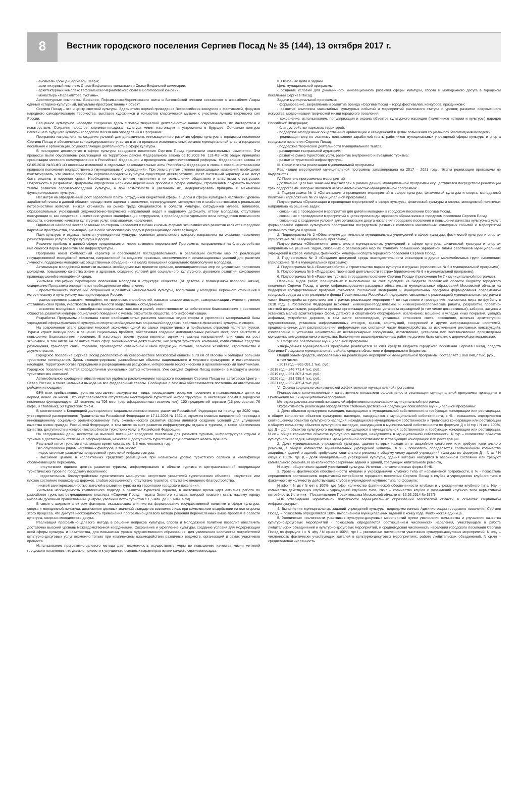8
Вестник городского поселения Сергиев Посад № 35 (144), 13 октября 2017 г.
- ансамбль Троице-Сергиевой Лавры;
- архитектурный комплекс Спасо-Вифанского монастыря и Спасо-Вифанской семинарии;
- архитектурный комплекс Гефсиманско-Черниговского скита и Боголюбской киновии;
- монастырь «Параклитова пустынь».
Архитектурные комплексы Вифании, Гефсиманско-Черниговского скита и Боголюбской киновии составляют с ансамблем Лавры единый историко-культурный, визуально-пространственный объект.
Сергиев Посад – это и центр светской культуры. Здесь стало нормой проведение Всероссийских конкурсов и фестивалей, форумов народного самодеятельного творчества, выставок художников и концертов классической музыки с участием лучших творческих сил России.
Бесценное культурное наследие соединено здесь с живой творческой деятельностью наших современников, их мастерством и новаторством. Сохраняя прошлое, сергиево-посадская культура живет настоящим и устремлена в будущее. Основные контуры ближайшего будущего культуры городского поселения определены в Программе.
Программа направлена на создание условий для динамичного, инновационного развития сферы культуры в городском поселении Сергиев Посад и обеспечение консолидированного участия в этом процессе исполнительных органов муниципальной власти городского поселения и организаций, осуществляющих деятельность в сфере культуры.
В последнее десятилетие в сфере культуры городского поселения Сергиев Посад произошли значительные изменения. Эти процессы были обусловлены реализацией на территории района Федерального закона 06.10.2003 № 131-ФЗ «Об общих принципах организации местного самоуправления в Российской Федерации» и проведением административной реформы, Федерального закона от 08.05.2010 №83-ФЗ «О внесении изменений в отдельные законодательные акты Российской Федерации в связи с совершенствованием правового положения государственных (муниципальных) учреждений». При этом с учетом степени происшедших изменений необходимо констатировать, что многие проблемы сергиево-посадской культуры существуют десятилетиями, носят системный характер и не могут быть решены в короткие сроки. Необходимы качественные изменения в их осмыслении обществом и властными структурами. Потребность в разработке Программы определена наличием нерешенных проблем в сфере культуры, стремлением сохранить высокие темпы развития сергиево-посадской культуры, а при возможности и увеличить их, модернизировать принципы и механизмы функционирования культуры.
Несмотря на определенный рост заработной платы сотрудников бюджетной сферы в целом и сферы культуры в частности, уровень заработной платы в данной области гораздо ниже зарплат в экономике, юриспруденции, менеджменте и слабо соотносится с реальными потребностями жителей. Низкая стоимость на рынке труда специалистов в области культуры, сотрудников музеев, библиотек, образовательных учреждений художественно-творческих направлений ведет к кадровому дефициту, оттоку молодежи, отсутствию конкуренции и, как следствие, к снижению уровня квалификации сотрудников, к преобладанию удельного веса сотрудников пенсионного возраста, к снижению качества культурных услуг, оказываемых населению.
Одними из наиболее востребованных со стороны населения и гибких к новым формам экономического развития являются городские парковые пространства, совмещающие в себе экологическую среду и рекреационную составляющую.
Парк культуры и отдыха является учреждением культуры, основная деятельность которого направлена на оказание населению разносторонних услуг в сфере культуры и досуга.
Решение проблем в данной сфере предполагается через комплекс мероприятий Программы, направленных на благоустройство имеющегося парка и развитие его инфраструктуры.
Программа носит комплексный характер и обеспечивает последовательность в реализации системы мер по реализации государственной молодёжной политики, направленной на создание правовых, экономических и организационных условий для развития личности, поддержки молодёжных общественных объединений в целях повышения социального благополучия молодёжи.
Активизация молодёжной политики вызвана необходимостью принятия срочных, целенаправленных мер по улучшению положения молодёжи, повышению качества жизни и здоровья, созданию условий для социального, культурного, духовного развития, сокращению правонарушений в молодёжной среде.
Учитывая специфику переходного положения молодёжи в структуре общества (от детства к полноценной взрослой жизни), содержание Программы определяется необходимостью обеспечения:
- преемственности поколений, сохранения и развития национальной культуры, воспитания у молодёжи бережного отношения к историческому и культурному наследию народов России;
- разностороннего развития молодёжи, ее творческих способностей, навыков самоорганизации, самореализации личности, умения отстаивать свои права, участвовать в деятельности общественных объединений;
- освоения молодёжью разнообразных социальных навыков и ролей, ответственности за собственное благосостояние и состояние общества, развития культуры социального поведения с учетом открытости общества, его информатизации.
Разработка Программы обоснована также необходимостью развития массовых видов спорта и укрепления материальной базы учреждений сферы физической культуры и спорта; необходимостью социальной поддержки работников физической культуры и спорта.
На современном этапе развития мировой экономики одной из самых перспективных и прибыльных отраслей является туризм. Туризм играет важную роль в решении социальных проблем, обеспечивая создание дополнительных рабочих мест, рост занятости и повышение благосостояния населения. В настоящее время туризм является одним из важных направлений, влияющих на рост экономики, в том числе на развитие таких сфер экономической деятельности, как услуги туристских компаний, коллективные средства размещения, транспорт, связь, торговля, производство сувенирной и иной продукции, питание, сельское хозяйство, строительство и другие отрасли.
Городское поселение Сергиев Посад расположено на северо-востоке Московской области в 70 км от Москвы и обладает большим туристским потенциалом. Здесь сконцентрированы разнообразные объекты национального и мирового культурного и исторического наследия. Территория богата природными и рекреационными ресурсами, интересными геологическими и археологическими памятниками. Городское поселение является сосредоточием уникальных святых источников. Уже сегодня Сергиев Посад включен в маршруты многих туристических компаний.
Автомобильное сообщение обеспечивается удобным расположением городского поселения Сергиев Посад на автотрассе Центр – Север России, а также наличием выхода на все федеральные трассы. Сообщение с Москвой обеспечивается постоянными автобусными рейсами и поездами.
98% всех прибывающих туристов составляют экскурсанты - лица, посещающие городское поселение в познавательных целях на период менее 24 часов. Это обуславливается отсутствием необходимой туристской инфраструктуры. В настоящее время в городском поселении функционируют 12 гостиниц на 706 мест (сертифицированных гостиниц нет), 100 предприятий торговли (15 ресторанов, 76 кафе, 9 столовых), 50 туристских фирм.
В соответствии с Концепцией долгосрочного социально-экономического развития Российской Федерации на период до 2020 года, утвержденной распоряжением Правительства Российской Федерации от 17.11.2008 № 1662-р, одним из главных направлений перехода к инновационному социально ориентированному типу экономического развития страны является создание условий для улучшения качества жизни граждан Российской Федерации, в том числе за счет развития инфраструктуры отдыха и туризма, а также обеспечения качества, доступности и конкурентоспособности туристских услуг в Российской Федерации.
На сегодняшний день, несмотря на высокий потенциал городского поселения для развития туризма, инфраструктура отдыха и туризма в достаточной степени не сформирована, качество и доступность туристских услуг оставляют желать лучшего.
Реальный поток туристов в настоящее время составляет 1,5 млн. человек в год.
Это обусловлено рядом негативных факторов, в том числе:
- недостаточным развитием придорожной туристской инфраструктуры;
- высокими ценами в коллективных средствах размещения при невысоком уровне туристского сервиса и квалификаци обслуживающего персонала,
- отсутствием единого центра развития туризма, информирования в области туризма и централизованной координации туристических туров по городскому поселению;
- недостаточным благоустройством туристических маршрутов: отсутствие указателей туристических объектов, отсутствие или плохое состояние пешеходных дорожек, слабая освещенность, отсутствие туалетов, отсутствие внешнего благоустройства.
- низкой заинтересованностью жителей в развитии туризма на территории городского поселения.
Учитывая необходимость комплексного подхода в развитии туристкой отрасли, в настоящее время идет активная работа по разработке туристско-рекреационного кластера «Сергиев Посад – врата Золотого кольца», который позволит стать нашему городу мировым духовным православным центром, увеличив поток туристов с 1,5 млн. до 2,5 млн. в год.
В связи с широким спектром факторов, оказывающих влияние на формирование государственной политики в сфере культуры, спорта и молодежной политики, достижение целевых значений стандартов возможно лишь при комплексном воздействии на все стороны этого процесса, что диктует необходимость применения программно-целевого метода решения перечисленных выше проблем в области культуры, спорта и молодежного досуга.
Реализация программно-целевого метода в решении вопросов культуры, спорта и молодежной политики позволит обеспечить достаточно высокий уровень межведомственной координации. Сохранение и укрепление культуры, создание условий для модернизации всей сферы культуры и новаторства, для повышения уровня художественного образования, для увеличения количества потребителей культурно-досуговых услуг возможно только при комплексном взаимодействии различных ведомств, организаций и самих участников процесса.
Использование программно-целевого метода дает возможность осуществлять меры по повышению качества жизни жителей городского поселения, что должно привести к улучшению основных параметров жизни каждого сергиевопосадца.
II. Основные цели и задачи
Цель муниципальной программы:
- создание условий для динамичного, инновационного развития сферы культуры, спорта и молодежного досуга в городском поселении Сергиев Посад.
Задачи муниципальной программы:
- формирование, закрепление и развитие бренда «Сергиев Посад – город фестивалей, конкурсов, праздников»;
- развитие комплекса масштабных культурных событий и мероприятий различного статуса и уровня; развитие современного искусства, модернизация творческой жизни городского поселения;
- сохранение, использование, популяризация и охрана объектов культурного наследия (памятников истории и культуры) народов Российской Федерации;
- благоустройство парковых территорий;
- поддержки молодёжных общественных организаций и объединений в целях повышения социального благополучия молодёжи;
- реализация мер по этапному повышению заработной платы работников муниципальных учреждений сферы культуры и спорта городского поселения Сергиев Посад;
- поддержка творческой деятельности муниципального театра;
- расширение театральной аудитории;
- развитие рынка туристских услуг, развитие внутреннего и въездного туризма;
- развитие туристской инфраструктуры.
III. Сроки и этапы реализации муниципальной программы
Реализация мероприятий муниципальной программы запланирована на 2017 – 2021 годы. Этапы реализации программы не выделяются.
IV. Перечень программных мероприятий
Достижение целевых значений показателей в рамках данной муниципальной программы осуществляется посредством реализации трех подпрограмм, которые являются неотъемлемой частью муниципальной программы:
1. Подпрограмма № 1 «Организация и проведение мероприятий в сфере культуры, физической культуры и спорта, молодежной политики» (приложение № 2 к муниципальной программе).
Подпрограмма «Организация и проведение мероприятий в сфере культуры, физической культуры и спорта, молодежной политики» направлена на решение задач:
- связанных с проведением мероприятий для детей и молодежи в городском поселении Сергиев Посад.
- связанных с проведением мероприятий в целях пропаганды здорового образа жизни в городском поселении Сергиев Посад.
- связанных с созданием условий для организации досуга населения городского поселения и повышения качества культурных услуг; формирование единого культурного пространства посредством развития комплекса масштабных культурных событий и мероприятий различного статуса и уровня.
2. Подпрограмма № 2 «Обеспечение деятельности муниципальных учреждений в сфере культуры, физической культуры и спорта» (приложение № 3 к муниципальной программе).
Подпрограмма «Обеспечение деятельности муниципальных учреждений в сфере культуры, физической культуры и спорта» направлена на решение задач, связанных с реализацией мер по этапному повышению заработной платы работников муниципальных учреждений в сфере культуры, физической культуры и спорта городского поселения Сергиев Посад.
3. Подпрограмма № 3 «Создание доступной среды жизнедеятельности инвалидов и других маломобильных групп населения» (приложение № 4 к муниципальной программе).
4. Подпрограмма № 4 «Благоустройство и строительство парков культуры и отдыха» (приложение № 5 к муниципальной программе).
5. Подпрограмма № 5 «Поддержка творческой деятельности театра» (приложение № 6 к муниципальной программе).
6. Подпрограмма № 6 «Развитие туризма в городском поселении Сергиев Посад» (приложение № 7 к муниципальной программе).
Перечень видов работ, планируемых к выполнению за счет субсидии из бюджета Московской области бюджету городского поселения Сергиев Посад, в целях софинансирования расходных обязательств муниципальных образований Московской области на поддержку государственных программ субъектов Российской Федерации и муниципальных программ формирования современной городской среды за счет резервного фонда Правительства Российской Федерации, связанных с реализацией муниципальных программ в части благоустройства туристских зон в рамках реализации мероприятий по подготовке и проведению чемпионата мира по футболу в 2018 году в Российской Федерации включает: инженерно-геодезические и инженерно-геологические работы, разработка проектно-сметной документации, разработка проекта организации движения, установка ограждений (в том числе декоративных), заборов, закупка и установка малых архитектурных форм, детского и спортивного оборудования, озеленение; мощение и укладка иных покрытий, укладка асфальта, устройство дорожек, в том числе велосипедных, установка источников света, освещение, включая архитектурно-художественное, установка информационных стендов, знаков, конструкций, сооружений и других информационных носителей, предназначенных для распространения информации как составной части благоустройства, за исключением рекламных конструкций), изготовление и установка некапитальных нестационарных сооружений, изготовление, установка или восстановление произведений монументально-декоративного искусства. Выполнение вышеперечисленных работ не должно быть связано с дорожной деятельностью.
V. Ресурсное обеспечение муниципальной программы
Утвержденная муниципальная программа реализуется за счет средств бюджета городского поселения Сергиев Посад, средств Сергиево-Посадского муниципального района, средств областного и федерального бюджетов.
Общий объем средств, направляемых на реализацию мероприятий муниципальной программы, составляет 1 868 040,7 тыс. руб.,
в том числе:
- 2017 год – 865 091,1 тыс. руб.;
- 2018 год – 246 771,4 тыс. руб.;
- 2019 год – 251 807,4 тыс. руб.;
- 2020 год – 251 935,4 тыс. руб.;
- 2021 год – 252 435,4 тыс. руб.
VI. Оценка социально-экономической эффективности муниципальной программы
Планируемые количественные и качественные показатели эффективности реализации муниципальной программы приведены в Приложении № 1 к муниципальной программе.
Методика расчета значений показателей эффективности реализации муниципальной программы
Эффективность реализации определяется степенью достижения следующих показателей муниципальной программы:
1. Доля объектов культурного наследия, находящихся в муниципальной собственности и требующих консервации или реставрации, в общем количестве объектов культурного наследия, находящихся в муниципальной собственности, в % - показатель определяется соотношением объектов культурного наследия, находящихся в муниципальной собственности и требующих консервации или реставрации к общему количеству объектов культурного наследия, находящихся в муниципальной собственности по формуле Д = N ткр / N ок х 100%, где Д – доля объектов культурного наследия, находящихся в муниципальной собственности и требующих консервации или реставрации, N ок – общее количество объектов культурного наследия, находящихся в муниципальной собственности, N ткр – количество объектов культурного наследия, находящихся в муниципальной собственности и требующих консервации или реставрации.
2. Доля муниципальных учреждений культуры, здания которых находятся в аварийном состоянии или требуют капитального ремонта, в общем количестве муниципальных учреждений культуры, в % - показатель определяется соотношением количества аварийных зданий и зданий, требующих капитального ремонта к общему числу зданий учреждений культуры по формуле Д = N аз / N очзук х 100%, где Д - доля муниципальных учреждений культуры, здания которых находятся в аварийном состоянии или требуют капитального ремонта, N аз-количество аварийных зданий и зданий, требующих капитального ремонта,
N очзук - общее число зданий учреждений культуры. Источник – статистическая форма 6-НК.
3. Уровень фактической обеспеченности клубами и учреждениями клубного типа от нормативной потребности, в % - показатель определяется соотношением нормативной потребности городского поселения Сергиев Посад в клубах и учреждениях клубного типа к фактическому количеству действующих клубов и учреждений клубного типа по формуле:
N кфо = N дк / N кнп х 100%, где Nфо- количество фактической обеспеченности клубами и учреждениями клубного типа, Nдк – количество действующих клубов и учреждений клубного типа, Nкнп – количество клубов и учреждений клубного типа нормативной потребности. Источник – Постановление Правительства Московской области от 13.03.2014 № 157/5
«Об утверждении нормативной потребности муниципальных образований Московской области в объектах социальной инфраструктуры».
4. Выполнение муниципальных заданий учреждений культуры, подведомственных Администрации городского поселения Сергиев Посад, – показатель определяется 100% выполнением муниципальных заданий к концу года. Фактическая единица.
5. Увеличение численности участников культурно-досуговых мероприятий путем увеличения количества и улучшения качества культурно-досуговых мероприятий - показатель определяется соотношением численности населения, участвующего в работе любительских объединений и культурно-досуговых мероприятий, и среднегодовая численность населения городского поселения Сергиев Посад по формуле I = N чфу / N ср.чн х 100%, где I – увеличение численности участников культурно-досуговых мероприятий, N чфу – численность фактически участвующих жителей в культурно-досуговых мероприятиях, работе любительских объединений, N ср.чн – среднегодовая численность